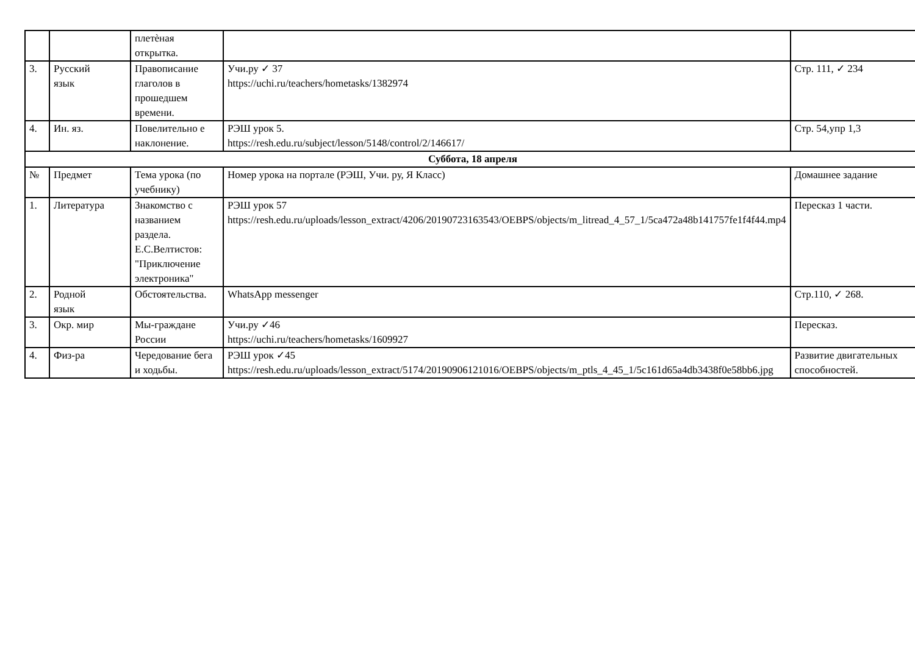| | | плетѐная открытка. | | |
| 3. | Русский язык | Правописание глаголов в прошедшем времени. | Учи.ру ✓ 37 https://uchi.ru/teachers/hometasks/1382974 | Стр. 111, ✓ 234 |
| 4. | Ин. яз. | Повелительно е наклонение. | РЭШ урок 5. https://resh.edu.ru/subject/lesson/5148/control/2/146617/ | Стр. 54,упр 1,3 |
| Суббота, 18 апреля | | | | |
| № | Предмет | Тема урока (по учебнику) | Номер урока на портале (РЭШ, Учи. ру, Я Класс) | Домашнее задание |
| 1. | Литература | Знакомство с названием раздела. Е.С.Велтистов: "Приключение электроника" | РЭШ урок 57 https://resh.edu.ru/uploads/lesson_extract/4206/20190723163543/OEBPS/objects/m_litread_4_57_1/5ca472a48b141757fe1f4f44.mp4 | Пересказ 1 части. |
| 2. | Родной язык | Обстоятельства. | WhatsApp messenger | Стр.110, ✓ 268. |
| 3. | Окр. мир | Мы-граждане России | Учи.ру ✓46 https://uchi.ru/teachers/hometasks/1609927 | Пересказ. |
| 4. | Физ-ра | Чередование бега и ходьбы. | РЭШ урок ✓45 https://resh.edu.ru/uploads/lesson_extract/5174/20190906121016/OEBPS/objects/m_ptls_4_45_1/5c161d65a4db3438f0e58bb6.jpg | Развитие двигательных способностей. |